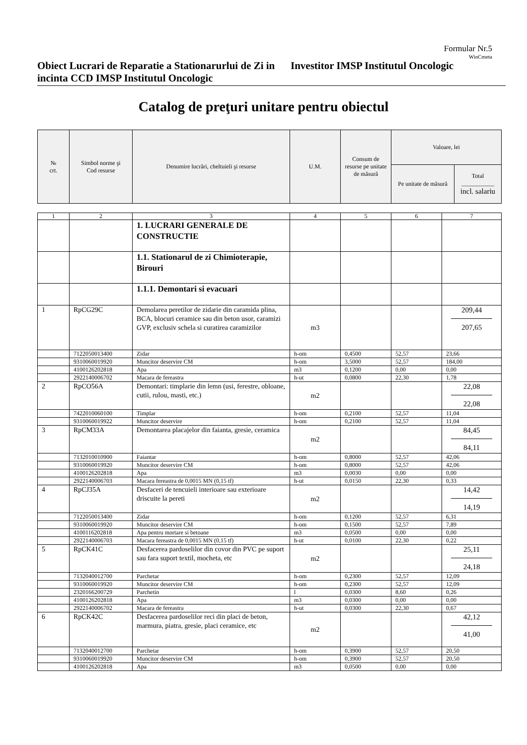Formular Nr.5
WinCmeta
Obiect Lucrari de Reparatie a Stationarurlui de Zi in incinta CCD IMSP Institutul Oncologic
Investitor IMSP Institutul Oncologic
Catalog de preţuri unitare pentru obiectul
| № crt. | Simbol norme şi Cod resurse | Denumire lucrări, cheltuieli şi resurse | U.M. | Consum de resurse pe unitate de măsură | Valoare, lei | |
| --- | --- | --- | --- | --- | --- | --- |
| | | | | | Pe unitate de măsură | Total ___________ incl. salariu |
| 1 | 2 | 3 | 4 | 5 | 6 | 7 |
| | | 1. LUCRARI GENERALE DE CONSTRUCTIE | | | | |
| | | 1.1. Stationarul de zi Chimioterapie, Birouri | | | | |
| | | 1.1.1. Demontari si evacuari | | | | |
| 1 | RpCG29C | Demolarea peretilor de zidarie din caramida plina, BCA, blocuri ceramice sau din beton usor, caramizi GVP, exclusiv schela si curatirea caramizilor | m3 | | | 209,44 207,65 |
| | 7122050013400 | Zidar | h-om | 0,4500 | 52,57 | 23,66 |
| | 9310060019920 | Muncitor deservire CM | h-om | 3,5000 | 52,57 | 184,00 |
| | 4100126202818 | Apa | m3 | 0,1200 | 0,00 | 0,00 |
| | 2922140006702 | Macara de fereastra | h-ut | 0,0800 | 22,30 | 1,78 |
| 2 | RpCO56A | Demontari: timplarie din lemn (usi, ferestre, obloane, cutii, rulou, masti, etc.) | m2 | | | 22,08 22,08 |
| | 7422010060100 | Timplar | h-om | 0,2100 | 52,57 | 11,04 |
| | 9310060019922 | Muncitor deservire | h-om | 0,2100 | 52,57 | 11,04 |
| 3 | RpCM33A | Demontarea placajelor din faianta, gresie, ceramica | m2 | | | 84,45 84,11 |
| | 7132010010900 | Faiantar | h-om | 0,8000 | 52,57 | 42,06 |
| | 9310060019920 | Muncitor deservire CM | h-om | 0,8000 | 52,57 | 42,06 |
| | 4100126202818 | Apa | m3 | 0,0030 | 0,00 | 0,00 |
| | 2922140006703 | Macara fereastra de 0,0015 MN (0,15 tf) | h-ut | 0,0150 | 22,30 | 0,33 |
| 4 | RpCJ35A | Desfaceri de tencuieli interioare sau exterioare driscuite la pereti | m2 | | | 14,42 14,19 |
| | 7122050013400 | Zidar | h-om | 0,1200 | 52,57 | 6,31 |
| | 9310060019920 | Muncitor deservire CM | h-om | 0,1500 | 52,57 | 7,89 |
| | 4100116202818 | Apa pentru mortare si betoane | m3 | 0,0500 | 0,00 | 0,00 |
| | 2922140006703 | Macara fereastra de 0,0015 MN (0,15 tf) | h-ut | 0,0100 | 22,30 | 0,22 |
| 5 | RpCK41C | Desfacerea pardoselilor din covor din PVC pe suport sau fara suport textil, mocheta, etc | m2 | | | 25,11 24,18 |
| | 7132040012700 | Parchetar | h-om | 0,2300 | 52,57 | 12,09 |
| | 9310060019920 | Muncitor deservire CM | h-om | 0,2300 | 52,57 | 12,09 |
| | 2320166200729 | Parchetin | l | 0,0300 | 8,60 | 0,26 |
| | 4100126202818 | Apa | m3 | 0,0300 | 0,00 | 0,00 |
| | 2922140006702 | Macara de fereastra | h-ut | 0,0300 | 22,30 | 0,67 |
| 6 | RpCK42C | Desfacerea pardoselilor reci din placi de beton, marmura, piatra, gresie, placi ceramice, etc | m2 | | | 42,12 41,00 |
| | 7132040012700 | Parchetar | h-om | 0,3900 | 52,57 | 20,50 |
| | 9310060019920 | Muncitor deservire CM | h-om | 0,3900 | 52,57 | 20,50 |
| | 4100126202818 | Apa | m3 | 0,0500 | 0,00 | 0,00 |